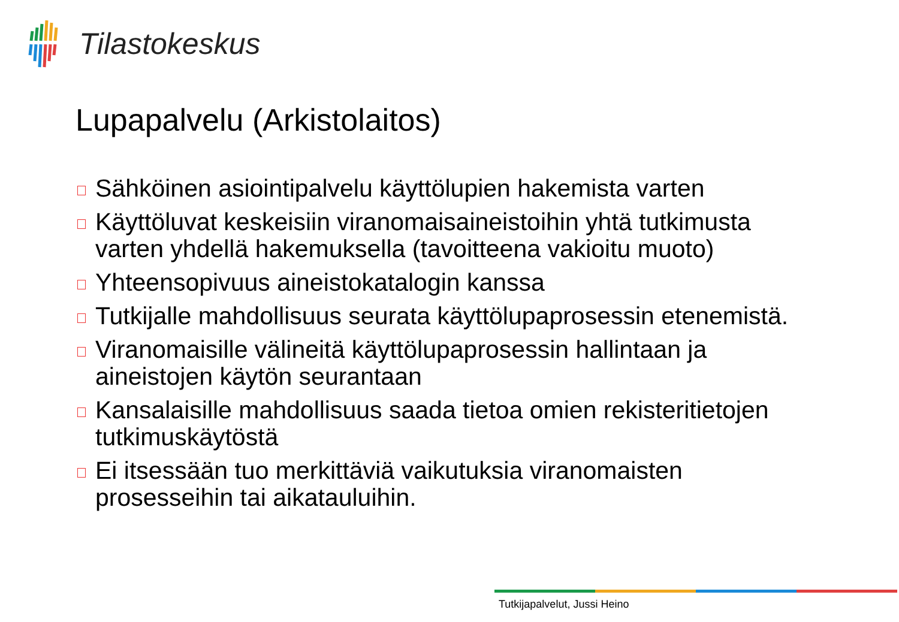Tilastokeskus
Lupapalvelu (Arkistolaitos)
Sähköinen asiointipalvelu käyttölupien hakemista varten
Käyttöluvat keskeisiin viranomaisaineistoihin yhtä tutkimusta varten yhdellä hakemuksella (tavoitteena vakioitu muoto)
Yhteensopivuus aineistokatalogin kanssa
Tutkijalle mahdollisuus seurata käyttölupaprosessin etenemistä.
Viranomaisille välineitä käyttölupaprosessin hallintaan ja aineistojen käytön seurantaan
Kansalaisille mahdollisuus saada tietoa omien rekisteritietojen tutkimuskäytöstä
Ei itsessään tuo merkittäviä vaikutuksia viranomaisten prosesseihin tai aikatauluihin.
Tutkijapalvelut, Jussi Heino